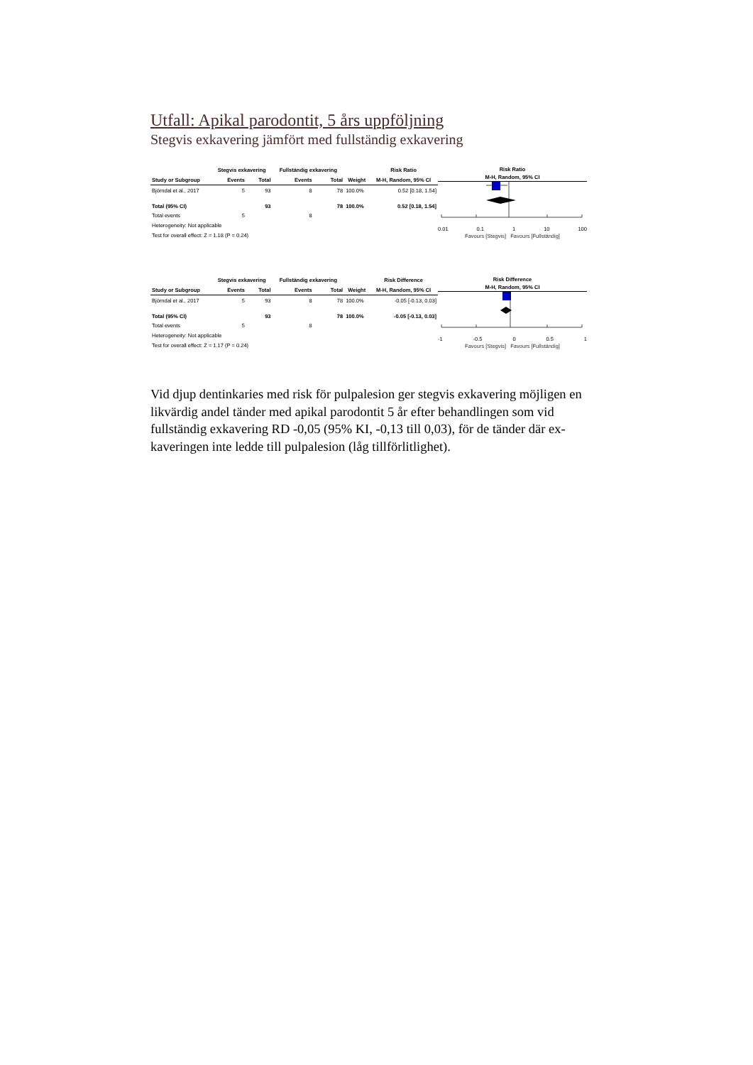Utfall: Apikal parodontit, 5 års uppföljning
Stegvis exkavering jämfört med fullständig exkavering
| | Stegvis exkavering | | Fullständig exkavering | | | Risk Ratio |
| --- | --- | --- | --- | --- | --- | --- |
| Study or Subgroup | Events | Total | Events | Total | Weight | M-H, Random, 95% CI |
| Björndal et al., 2017 | 5 | 93 | 8 | 78 | 100.0% | 0.52 [0.18, 1.54] |
| Total (95% CI) | | 93 | | 78 | 100.0% | 0.52 [0.18, 1.54] |
| Total events | 5 | | 8 | | | |
| Heterogeneity: Not applicable | | | | | | |
| Test for overall effect: Z = 1.18 (P = 0.24) | | | | | | |
Risk Ratio
M-H, Random, 95% CI
0.01 0.1 1 10 100
Favours [Stegvis] Favours [Fullständig]
| | Stegvis exkavering | | Fullständig exkavering | | | Risk Difference |
| --- | --- | --- | --- | --- | --- | --- |
| Study or Subgroup | Events | Total | Events | Total | Weight | M-H, Random, 95% CI |
| Björndal et al., 2017 | 5 | 93 | 8 | 78 | 100.0% | -0.05 [-0.13, 0.03] |
| Total (95% CI) | | 93 | | 78 | 100.0% | -0.05 [-0.13, 0.03] |
| Total events | 5 | | 8 | | | |
| Heterogeneity: Not applicable | | | | | | |
| Test for overall effect: Z = 1.17 (P = 0.24) | | | | | | |
Risk Difference
M-H, Random, 95% CI
-1 -0.5 0 0.5 1
Favours [Stegvis] Favours [Fullständig]
Vid djup dentinkaries med risk för pulpalesion ger stegvis exkavering möjligen en likvärdig andel tänder med apikal parodontit 5 år efter behandlingen som vid fullständig exkavering RD -0,05 (95% KI, -0,13 till 0,03), för de tänder där ex-kaveringen inte ledde till pulpalesion (låg tillförlitlighet).